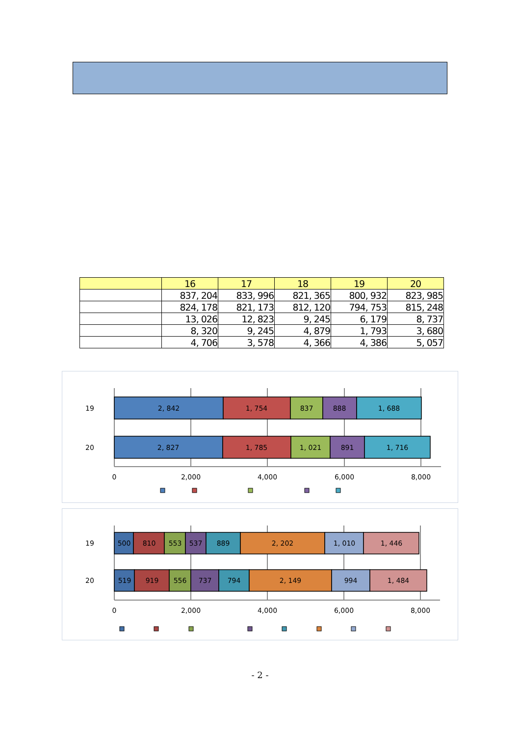| | 16 | 17 | 18 | 19 | 20 |
| --- | --- | --- | --- | --- | --- |
| | 837, 204 | 833, 996 | 821, 365 | 800, 932 | 823, 985 |
| | 824, 178 | 821, 173 | 812, 120 | 794, 753 | 815, 248 |
| | 13, 026 | 12, 823 | 9, 245 | 6, 179 | 8, 737 |
| | 8, 320 | 9, 245 | 4, 879 | 1, 793 | 3, 680 |
| | 4, 706 | 3, 578 | 4, 366 | 4, 386 | 5, 057 |
19
20
2, 842
1, 754
837
888
1, 688
2, 827
1, 785
1, 021
891
1, 716
0
2,000
4,000
6,000
8,000
19
20
500
810
553
537
889
2, 202
1, 010
1, 446
519
919
556
737
794
2, 149
994
1, 484
0
2,000
4,000
6,000
8,000
- 2 -